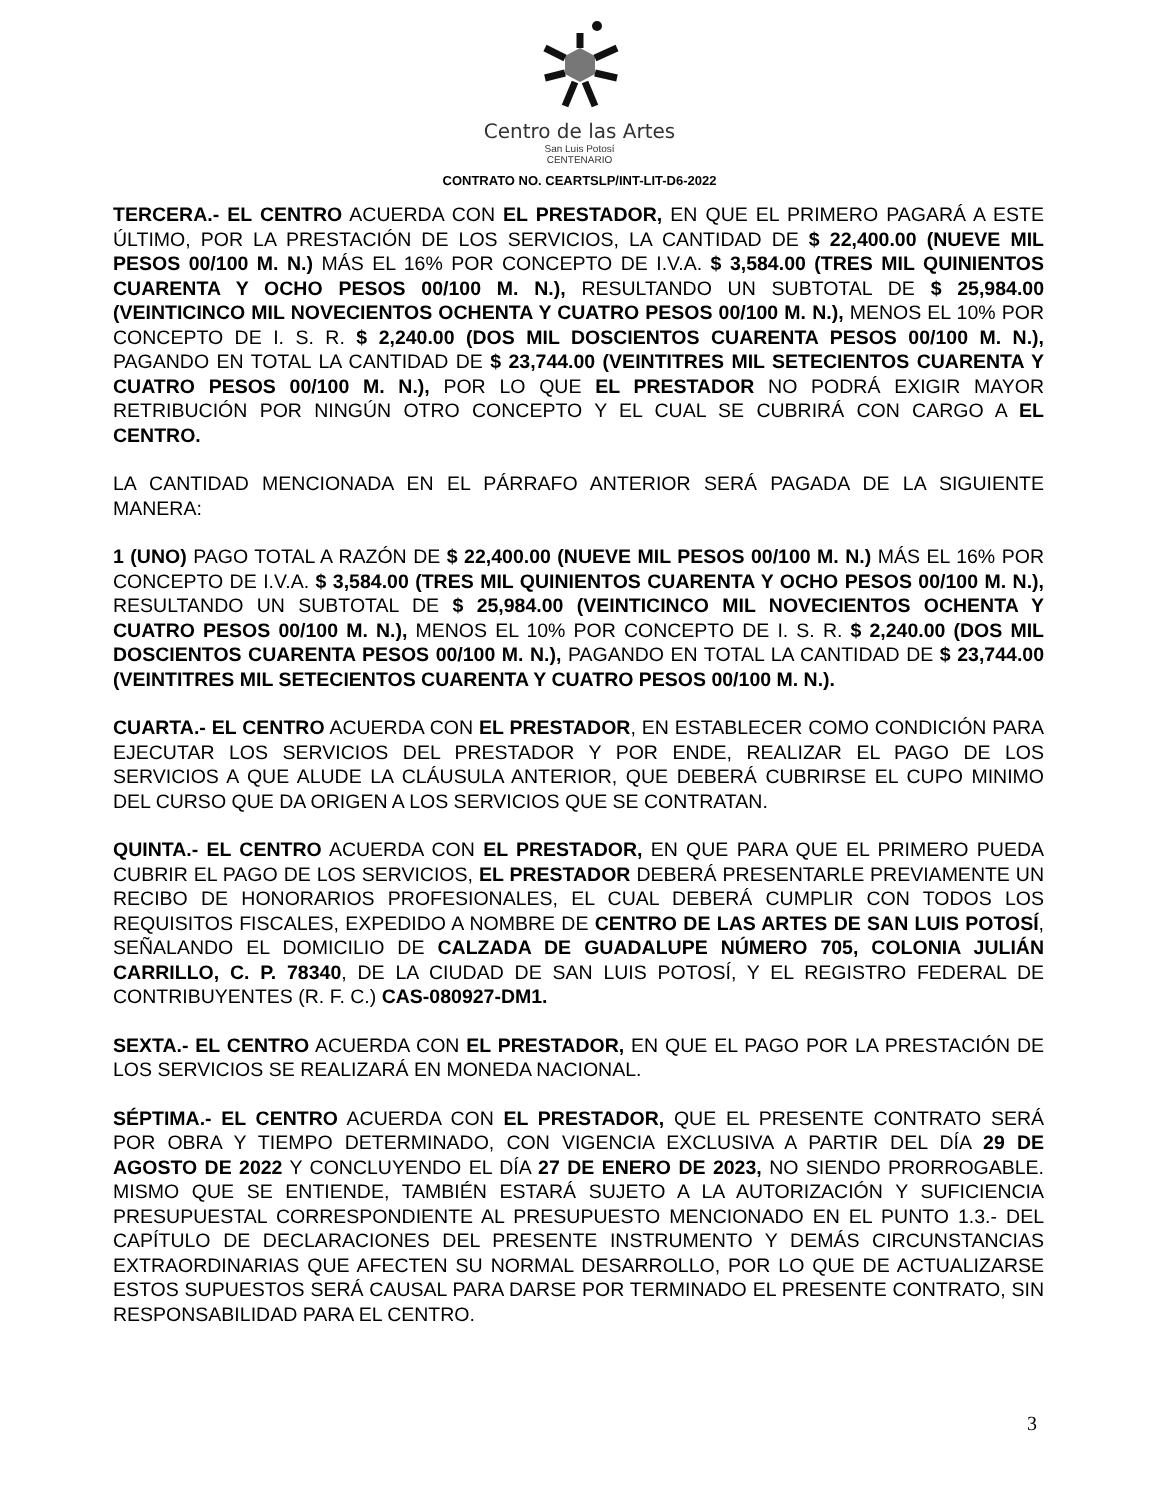Centro de las Artes
San Luis Potosí
CENTENARIO
CONTRATO NO. CEARTSLP/INT-LIT-D6-2022
TERCERA.- EL CENTRO ACUERDA CON EL PRESTADOR, EN QUE EL PRIMERO PAGARÁ A ESTE ÚLTIMO, POR LA PRESTACIÓN DE LOS SERVICIOS, LA CANTIDAD DE $ 22,400.00 (NUEVE MIL PESOS 00/100 M. N.) MÁS EL 16% POR CONCEPTO DE I.V.A. $ 3,584.00 (TRES MIL QUINIENTOS CUARENTA Y OCHO PESOS 00/100 M. N.), RESULTANDO UN SUBTOTAL DE $ 25,984.00 (VEINTICINCO MIL NOVECIENTOS OCHENTA Y CUATRO PESOS 00/100 M. N.), MENOS EL 10% POR CONCEPTO DE I. S. R. $ 2,240.00 (DOS MIL DOSCIENTOS CUARENTA PESOS 00/100 M. N.), PAGANDO EN TOTAL LA CANTIDAD DE $ 23,744.00 (VEINTITRES MIL SETECIENTOS CUARENTA Y CUATRO PESOS 00/100 M. N.), POR LO QUE EL PRESTADOR NO PODRÁ EXIGIR MAYOR RETRIBUCIÓN POR NINGÚN OTRO CONCEPTO Y EL CUAL SE CUBRIRÁ CON CARGO A EL CENTRO.
LA CANTIDAD MENCIONADA EN EL PÁRRAFO ANTERIOR SERÁ PAGADA DE LA SIGUIENTE MANERA:
1 (UNO) PAGO TOTAL A RAZÓN DE $ 22,400.00 (NUEVE MIL PESOS 00/100 M. N.) MÁS EL 16% POR CONCEPTO DE I.V.A. $ 3,584.00 (TRES MIL QUINIENTOS CUARENTA Y OCHO PESOS 00/100 M. N.), RESULTANDO UN SUBTOTAL DE $ 25,984.00 (VEINTICINCO MIL NOVECIENTOS OCHENTA Y CUATRO PESOS 00/100 M. N.), MENOS EL 10% POR CONCEPTO DE I. S. R. $ 2,240.00 (DOS MIL DOSCIENTOS CUARENTA PESOS 00/100 M. N.), PAGANDO EN TOTAL LA CANTIDAD DE $ 23,744.00 (VEINTITRES MIL SETECIENTOS CUARENTA Y CUATRO PESOS 00/100 M. N.).
CUARTA.- EL CENTRO ACUERDA CON EL PRESTADOR, EN ESTABLECER COMO CONDICIÓN PARA EJECUTAR LOS SERVICIOS DEL PRESTADOR Y POR ENDE, REALIZAR EL PAGO DE LOS SERVICIOS A QUE ALUDE LA CLÁUSULA ANTERIOR, QUE DEBERÁ CUBRIRSE EL CUPO MINIMO DEL CURSO QUE DA ORIGEN A LOS SERVICIOS QUE SE CONTRATAN.
QUINTA.- EL CENTRO ACUERDA CON EL PRESTADOR, EN QUE PARA QUE EL PRIMERO PUEDA CUBRIR EL PAGO DE LOS SERVICIOS, EL PRESTADOR DEBERÁ PRESENTARLE PREVIAMENTE UN RECIBO DE HONORARIOS PROFESIONALES, EL CUAL DEBERÁ CUMPLIR CON TODOS LOS REQUISITOS FISCALES, EXPEDIDO A NOMBRE DE CENTRO DE LAS ARTES DE SAN LUIS POTOSÍ, SEÑALANDO EL DOMICILIO DE CALZADA DE GUADALUPE NÚMERO 705, COLONIA JULIÁN CARRILLO, C. P. 78340, DE LA CIUDAD DE SAN LUIS POTOSÍ, Y EL REGISTRO FEDERAL DE CONTRIBUYENTES (R. F. C.) CAS-080927-DM1.
SEXTA.- EL CENTRO ACUERDA CON EL PRESTADOR, EN QUE EL PAGO POR LA PRESTACIÓN DE LOS SERVICIOS SE REALIZARÁ EN MONEDA NACIONAL.
SÉPTIMA.- EL CENTRO ACUERDA CON EL PRESTADOR, QUE EL PRESENTE CONTRATO SERÁ POR OBRA Y TIEMPO DETERMINADO, CON VIGENCIA EXCLUSIVA A PARTIR DEL DÍA 29 DE AGOSTO DE 2022 Y CONCLUYENDO EL DÍA 27 DE ENERO DE 2023, NO SIENDO PRORROGABLE. MISMO QUE SE ENTIENDE, TAMBIÉN ESTARÁ SUJETO A LA AUTORIZACIÓN Y SUFICIENCIA PRESUPUESTAL CORRESPONDIENTE AL PRESUPUESTO MENCIONADO EN EL PUNTO 1.3.- DEL CAPÍTULO DE DECLARACIONES DEL PRESENTE INSTRUMENTO Y DEMÁS CIRCUNSTANCIAS EXTRAORDINARIAS QUE AFECTEN SU NORMAL DESARROLLO, POR LO QUE DE ACTUALIZARSE ESTOS SUPUESTOS SERÁ CAUSAL PARA DARSE POR TERMINADO EL PRESENTE CONTRATO, SIN RESPONSABILIDAD PARA EL CENTRO.
3